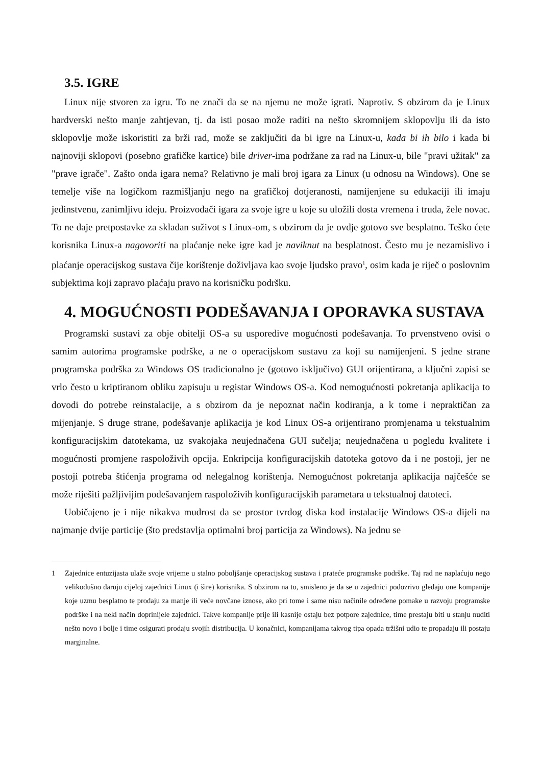3.5. IGRE
Linux nije stvoren za igru. To ne znači da se na njemu ne može igrati. Naprotiv. S obzirom da je Linux hardverski nešto manje zahtjevan, tj. da isti posao može raditi na nešto skromnijem sklopovlju ili da isto sklopovlje može iskoristiti za brži rad, može se zaključiti da bi igre na Linux-u, kada bi ih bilo i kada bi najnoviji sklopovi (posebno grafičke kartice) bile driver-ima podržane za rad na Linux-u, bile "pravi užitak" za "prave igrače". Zašto onda igara nema? Relativno je mali broj igara za Linux (u odnosu na Windows). One se temelje više na logičkom razmišljanju nego na grafičkoj dotjeranosti, namijenjene su edukaciji ili imaju jedinstvenu, zanimljivu ideju. Proizvođači igara za svoje igre u koje su uložili dosta vremena i truda, žele novac. To ne daje pretpostavke za skladan suživot s Linux-om, s obzirom da je ovdje gotovo sve besplatno. Teško ćete korisnika Linux-a nagovoriti na plaćanje neke igre kad je naviknut na besplatnost. Često mu je nezamislivo i plaćanje operacijskog sustava čije korištenje doživljava kao svoje ljudsko pravo<sup>1</sup>, osim kada je riječ o poslovnim subjektima koji zapravo plaćaju pravo na korisničku podršku.
4. MOGUĆNOSTI PODEŠAVANJA I OPORAVKA SUSTAVA
Programski sustavi za obje obitelji OS-a su usporedive mogućnosti podešavanja. To prvenstveno ovisi o samim autorima programske podrške, a ne o operacijskom sustavu za koji su namijenjeni. S jedne strane programska podrška za Windows OS tradicionalno je (gotovo isključivo) GUI orijentirana, a ključni zapisi se vrlo često u kriptiranom obliku zapisuju u registar Windows OS-a. Kod nemogućnosti pokretanja aplikacija to dovodi do potrebe reinstalacije, a s obzirom da je nepoznat način kodiranja, a k tome i nepraktičan za mijenjanje. S druge strane, podešavanje aplikacija je kod Linux OS-a orijentirano promjenama u tekstualnim konfiguracijskim datotekama, uz svakojaka neujednačena GUI sučelja; neujednačena u pogledu kvalitete i mogućnosti promjene raspoloživih opcija. Enkripcija konfiguracijskih datoteka gotovo da i ne postoji, jer ne postoji potreba štićenja programa od nelegalnog korištenja. Nemogućnost pokretanja aplikacija najčešće se može riješiti pažljivijim podešavanjem raspoloživih konfiguracijskih parametara u tekstualnoj datoteci.
Uobičajeno je i nije nikakva mudrost da se prostor tvrdog diska kod instalacije Windows OS-a dijeli na najmanje dvije particije (što predstavlja optimalni broj particija za Windows). Na jednu se
1 Zajednice entuzijasta ulaže svoje vrijeme u stalno poboljšanje operacijskog sustava i prateće programske podrške. Taj rad ne naplaćuju nego velikodušno daruju cijeloj zajednici Linux (i šire) korisnika. S obzirom na to, smisleno je da se u zajednici podozrivo gledaju one kompanije koje uzmu besplatno te prodaju za manje ili veće novčane iznose, ako pri tome i same nisu načinile određene pomake u razvoju programske podrške i na neki način doprinijele zajednici. Takve kompanije prije ili kasnije ostaju bez potpore zajednice, time prestaju biti u stanju nuditi nešto novo i bolje i time osigurati prodaju svojih distribucija. U konačnici, kompanijama takvog tipa opada tržišni udio te propadaju ili postaju marginalne.